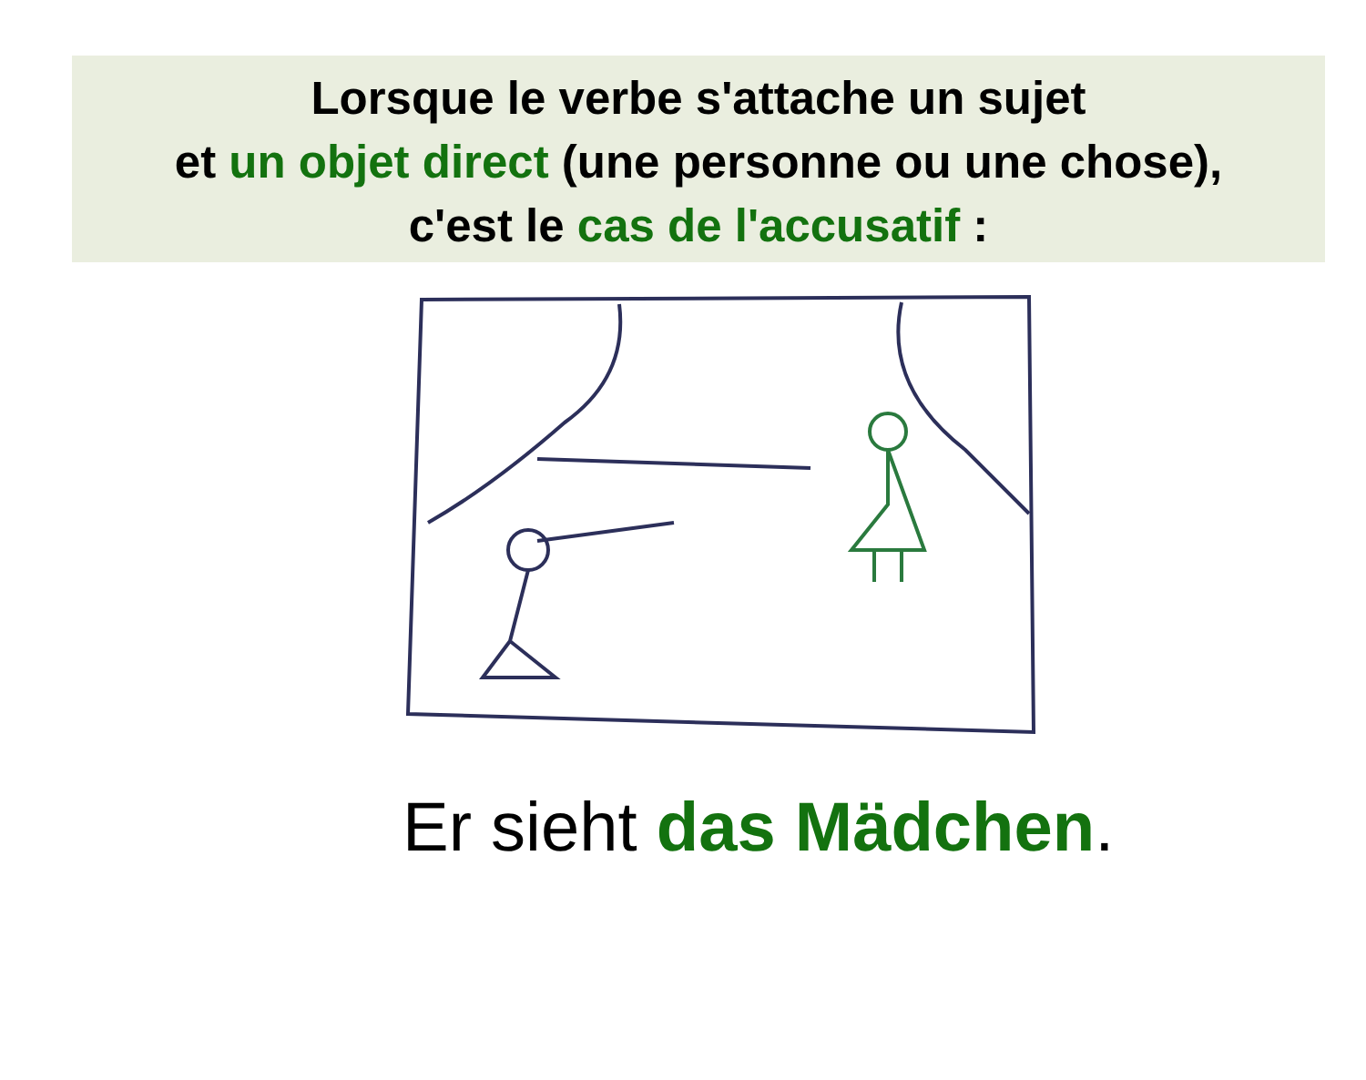Lorsque le verbe s'attache un sujet
et un objet direct (une personne ou une chose),
c'est le cas de l'accusatif :
Er sieht das Mädchen.